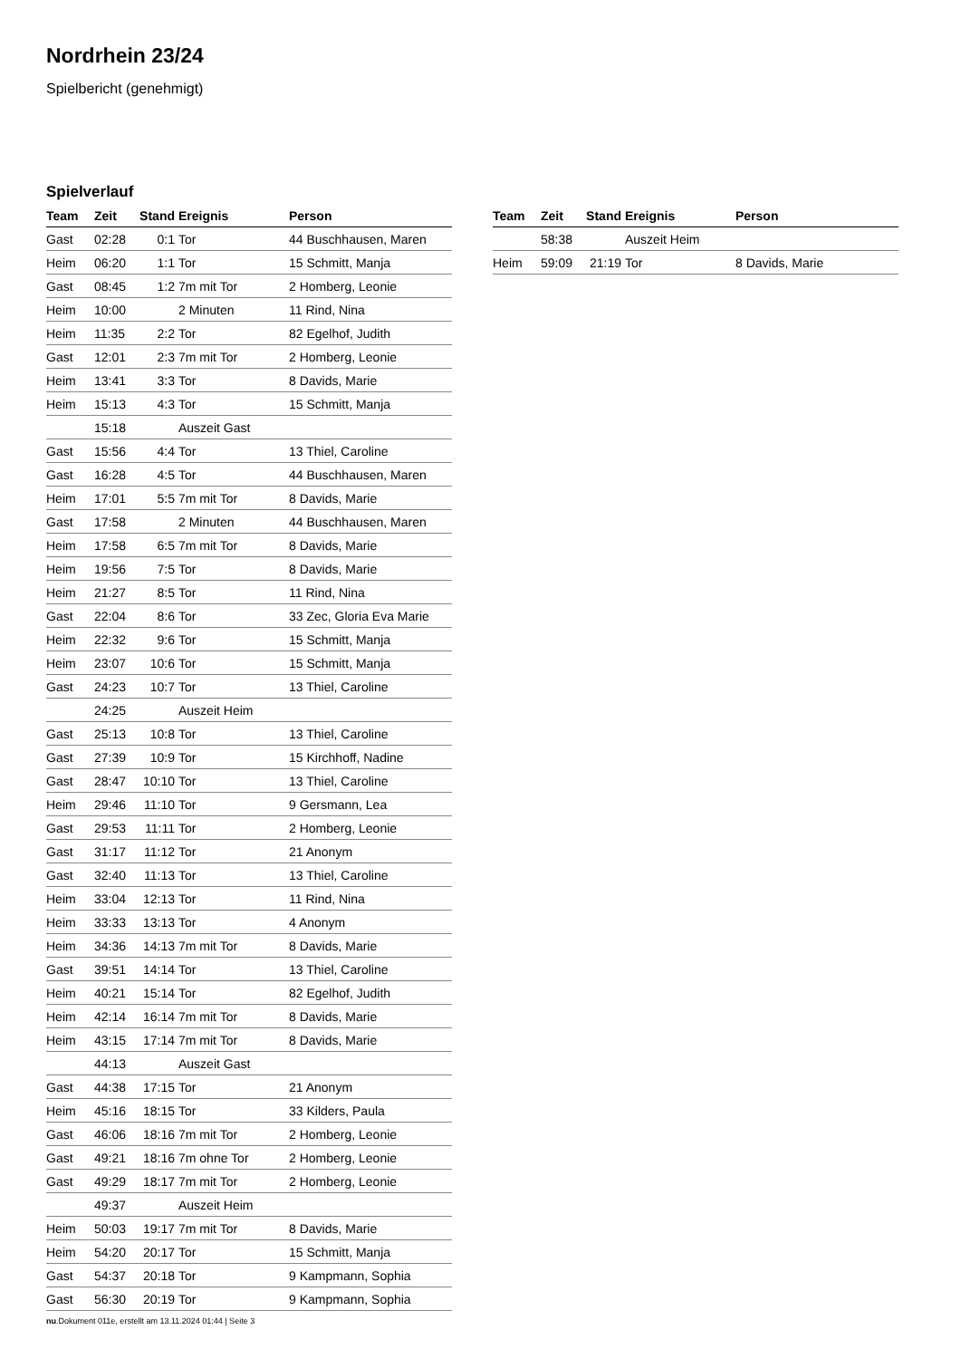Nordrhein 23/24
Spielbericht (genehmigt)
Spielverlauf
| Team | Zeit | Stand | Ereignis | Person |
| --- | --- | --- | --- | --- |
| Gast | 02:28 | 0:1 | Tor | 44 Buschhausen, Maren |
| Heim | 06:20 | 1:1 | Tor | 15 Schmitt, Manja |
| Gast | 08:45 | 1:2 | 7m mit Tor | 2 Homberg, Leonie |
| Heim | 10:00 | | 2 Minuten | 11 Rind, Nina |
| Heim | 11:35 | 2:2 | Tor | 82 Egelhof, Judith |
| Gast | 12:01 | 2:3 | 7m mit Tor | 2 Homberg, Leonie |
| Heim | 13:41 | 3:3 | Tor | 8 Davids, Marie |
| Heim | 15:13 | 4:3 | Tor | 15 Schmitt, Manja |
| | 15:18 | | Auszeit Gast | |
| Gast | 15:56 | 4:4 | Tor | 13 Thiel, Caroline |
| Gast | 16:28 | 4:5 | Tor | 44 Buschhausen, Maren |
| Heim | 17:01 | 5:5 | 7m mit Tor | 8 Davids, Marie |
| Gast | 17:58 | | 2 Minuten | 44 Buschhausen, Maren |
| Heim | 17:58 | 6:5 | 7m mit Tor | 8 Davids, Marie |
| Heim | 19:56 | 7:5 | Tor | 8 Davids, Marie |
| Heim | 21:27 | 8:5 | Tor | 11 Rind, Nina |
| Gast | 22:04 | 8:6 | Tor | 33 Zec, Gloria Eva Marie |
| Heim | 22:32 | 9:6 | Tor | 15 Schmitt, Manja |
| Heim | 23:07 | 10:6 | Tor | 15 Schmitt, Manja |
| Gast | 24:23 | 10:7 | Tor | 13 Thiel, Caroline |
| | 24:25 | | Auszeit Heim | |
| Gast | 25:13 | 10:8 | Tor | 13 Thiel, Caroline |
| Gast | 27:39 | 10:9 | Tor | 15 Kirchhoff, Nadine |
| Gast | 28:47 | 10:10 | Tor | 13 Thiel, Caroline |
| Heim | 29:46 | 11:10 | Tor | 9 Gersmann, Lea |
| Gast | 29:53 | 11:11 | Tor | 2 Homberg, Leonie |
| Gast | 31:17 | 11:12 | Tor | 21 Anonym |
| Gast | 32:40 | 11:13 | Tor | 13 Thiel, Caroline |
| Heim | 33:04 | 12:13 | Tor | 11 Rind, Nina |
| Heim | 33:33 | 13:13 | Tor | 4 Anonym |
| Heim | 34:36 | 14:13 | 7m mit Tor | 8 Davids, Marie |
| Gast | 39:51 | 14:14 | Tor | 13 Thiel, Caroline |
| Heim | 40:21 | 15:14 | Tor | 82 Egelhof, Judith |
| Heim | 42:14 | 16:14 | 7m mit Tor | 8 Davids, Marie |
| Heim | 43:15 | 17:14 | 7m mit Tor | 8 Davids, Marie |
| | 44:13 | | Auszeit Gast | |
| Gast | 44:38 | 17:15 | Tor | 21 Anonym |
| Heim | 45:16 | 18:15 | Tor | 33 Kilders, Paula |
| Gast | 46:06 | 18:16 | 7m mit Tor | 2 Homberg, Leonie |
| Gast | 49:21 | 18:16 | 7m ohne Tor | 2 Homberg, Leonie |
| Gast | 49:29 | 18:17 | 7m mit Tor | 2 Homberg, Leonie |
| | 49:37 | | Auszeit Heim | |
| Heim | 50:03 | 19:17 | 7m mit Tor | 8 Davids, Marie |
| Heim | 54:20 | 20:17 | Tor | 15 Schmitt, Manja |
| Gast | 54:37 | 20:18 | Tor | 9 Kampmann, Sophia |
| Gast | 56:30 | 20:19 | Tor | 9 Kampmann, Sophia |
| Team | Zeit | Stand | Ereignis | Person |
| --- | --- | --- | --- | --- |
| | 58:38 | | Auszeit Heim | |
| Heim | 59:09 | 21:19 | Tor | 8 Davids, Marie |
nu.Dokument 011e, erstellt am 13.11.2024 01:44 | Seite 3